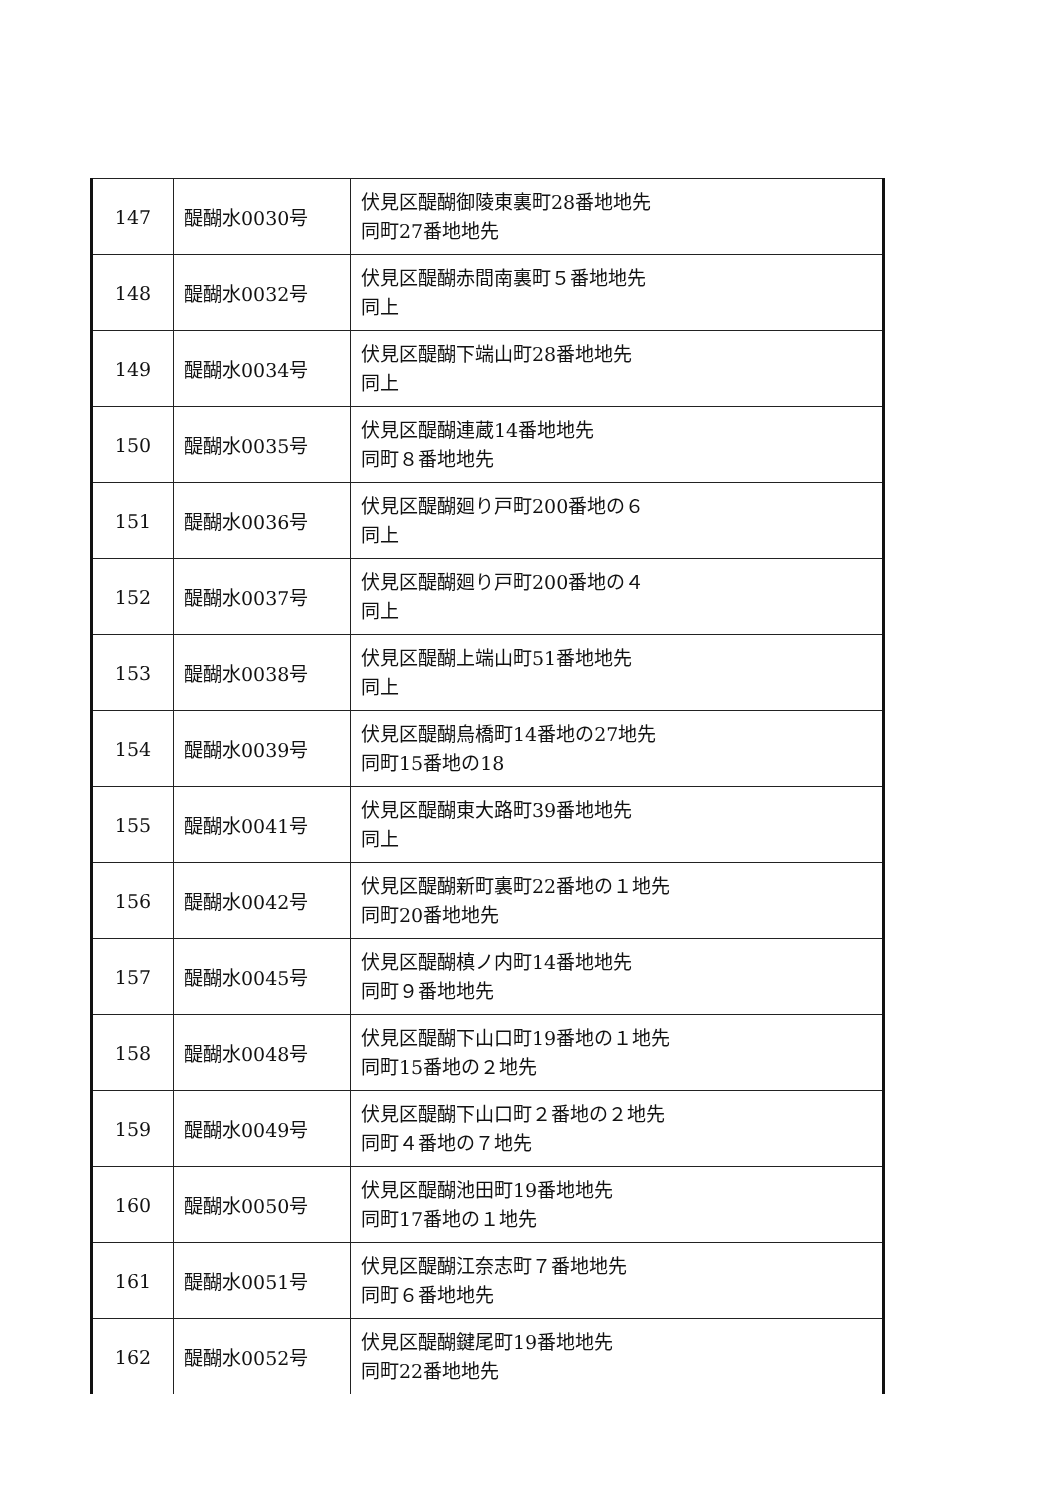| 147 | 醍醐水0030号 | 伏見区醍醐御陵東裏町28番地地先 同町27番地地先 |
| 148 | 醍醐水0032号 | 伏見区醍醐赤間南裏町５番地地先 同上 |
| 149 | 醍醐水0034号 | 伏見区醍醐下端山町28番地地先 同上 |
| 150 | 醍醐水0035号 | 伏見区醍醐連蔵14番地地先 同町８番地地先 |
| 151 | 醍醐水0036号 | 伏見区醍醐廻り戸町200番地の６ 同上 |
| 152 | 醍醐水0037号 | 伏見区醍醐廻り戸町200番地の４ 同上 |
| 153 | 醍醐水0038号 | 伏見区醍醐上端山町51番地地先 同上 |
| 154 | 醍醐水0039号 | 伏見区醍醐烏橋町14番地の27地先 同町15番地の18 |
| 155 | 醍醐水0041号 | 伏見区醍醐東大路町39番地地先 同上 |
| 156 | 醍醐水0042号 | 伏見区醍醐新町裏町22番地の１地先 同町20番地地先 |
| 157 | 醍醐水0045号 | 伏見区醍醐槙ノ内町14番地地先 同町９番地地先 |
| 158 | 醍醐水0048号 | 伏見区醍醐下山口町19番地の１地先 同町15番地の２地先 |
| 159 | 醍醐水0049号 | 伏見区醍醐下山口町２番地の２地先 同町４番地の７地先 |
| 160 | 醍醐水0050号 | 伏見区醍醐池田町19番地地先 同町17番地の１地先 |
| 161 | 醍醐水0051号 | 伏見区醍醐江奈志町７番地地先 同町６番地地先 |
| 162 | 醍醐水0052号 | 伏見区醍醐鍵尾町19番地地先 同町22番地地先 |